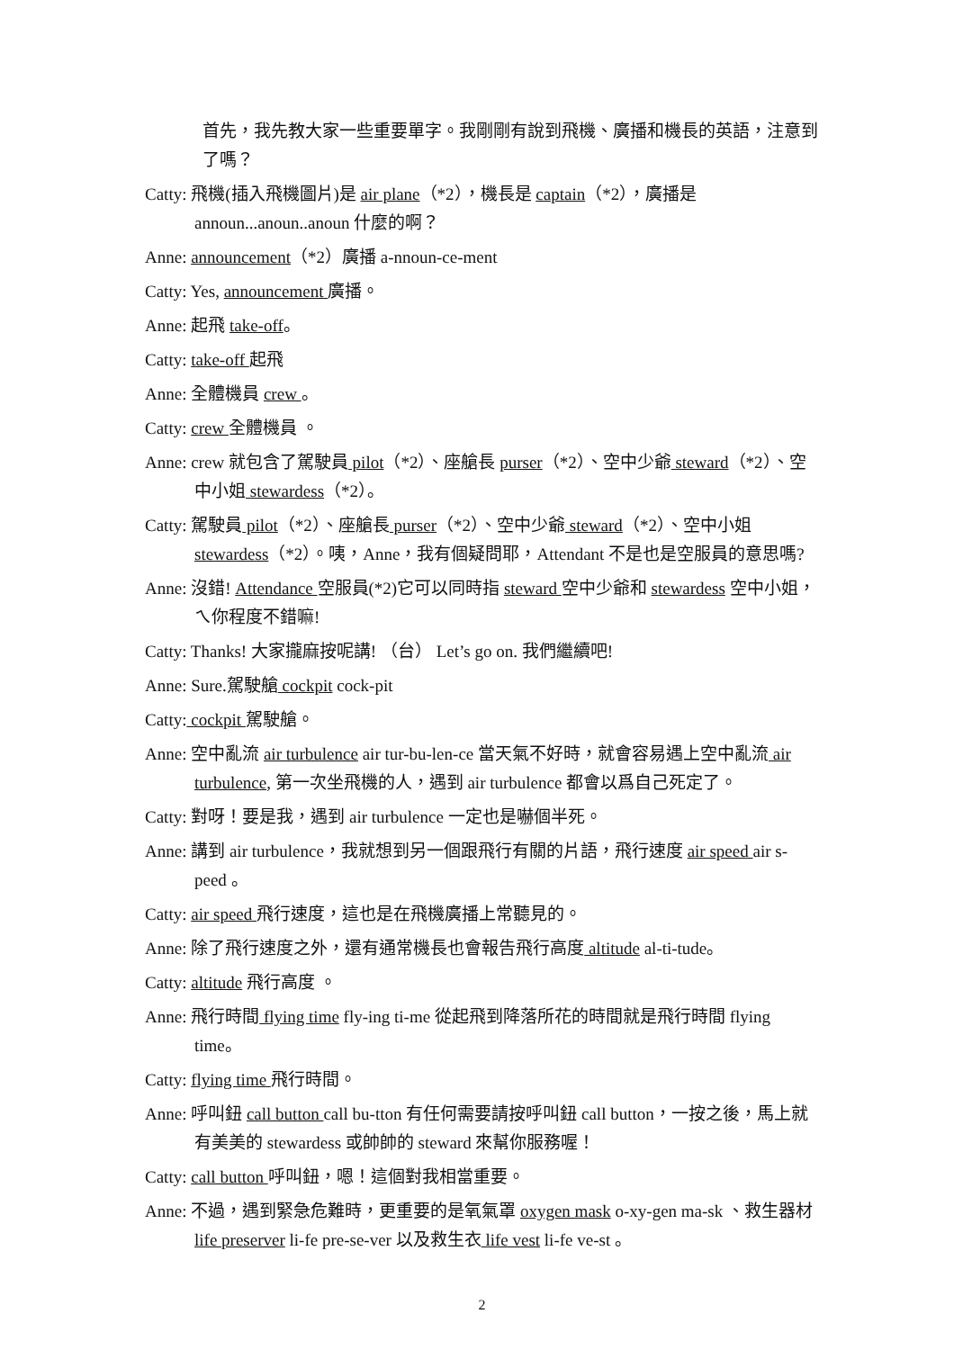首先，我先教大家一些重要單字。我剛剛有說到飛機、廣播和機長的英語，注意到了嗎？
Catty: 飛機(插入飛機圖片)是 air plane（*2），機長是 captain（*2），廣播是 announ...anoun..anoun 什麼的啊？
Anne: announcement（*2）廣播 a-nnoun-ce-ment
Catty: Yes, announcement 廣播。
Anne: 起飛 take-off。
Catty: take-off 起飛
Anne: 全體機員 crew 。
Catty: crew 全體機員 。
Anne: crew 就包含了駕駛員 pilot（*2）、座艙長 purser（*2）、空中少爺 steward（*2）、空中小姐 stewardess（*2）。
Catty: 駕駛員 pilot（*2）、座艙長 purser（*2）、空中少爺 steward（*2）、空中小姐 stewardess（*2）。咦，Anne，我有個疑問耶，Attendant 不是也是空服員的意思嗎?
Anne: 沒錯! Attendance 空服員(*2)它可以同時指 steward 空中少爺和 stewardess 空中小姐，ㄟ你程度不錯嘛!
Catty: Thanks! 大家攏麻按呢講! （台） Let’s go on. 我們繼續吧!
Anne: Sure.駕駛艙 cockpit cock-pit
Catty: cockpit 駕駛艙。
Anne: 空中亂流 air turbulence air tur-bu-len-ce 當天氣不好時，就會容易遇上空中亂流 air turbulence, 第一次坐飛機的人，遇到 air turbulence 都會以爲自己死定了。
Catty: 對呀！要是我，遇到 air turbulence 一定也是嚇個半死。
Anne: 講到 air turbulence，我就想到另一個跟飛行有關的片語，飛行速度 air speed air s-peed 。
Catty: air speed 飛行速度，這也是在飛機廣播上常聽見的。
Anne: 除了飛行速度之外，還有通常機長也會報告飛行高度 altitude al-ti-tude。
Catty: altitude 飛行高度 。
Anne: 飛行時間 flying time fly-ing ti-me 從起飛到降落所花的時間就是飛行時間 flying time。
Catty: flying time 飛行時間。
Anne: 呼叫鈕 call button call bu-tton 有任何需要請按呼叫鈕 call button，一按之後，馬上就有美美的 stewardess 或帥帥的 steward 來幫你服務喔！
Catty: call button 呼叫鈕，嗯！這個對我相當重要。
Anne: 不過，遇到緊急危難時，更重要的是氧氣罩 oxygen mask o-xy-gen ma-sk 、救生器材 life preserver li-fe pre-se-ver 以及救生衣 life vest li-fe ve-st 。
2